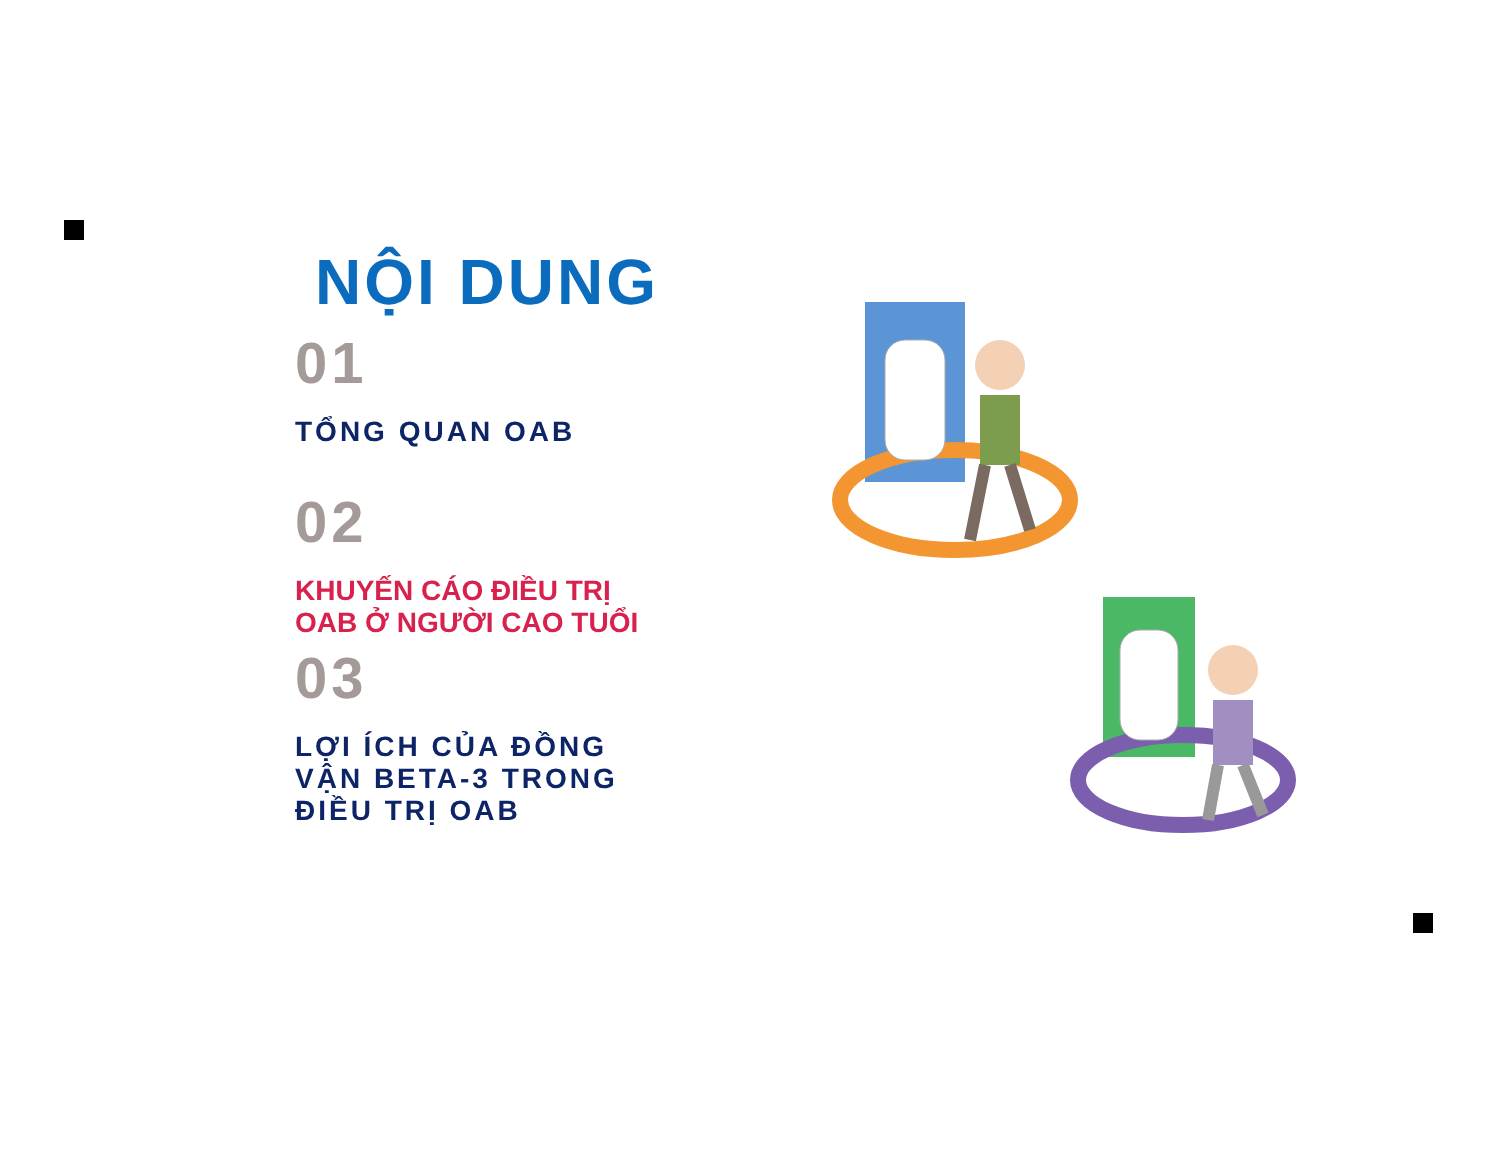NỘI DUNG
01
TỔNG QUAN OAB
02
KHUYẾN CÁO ĐIỀU TRỊ
OAB Ở NGƯỜI CAO TUỔI
03
LỢI ÍCH CỦA ĐỒNG
VẬN BETA-3 TRONG
ĐIỀU TRỊ OAB